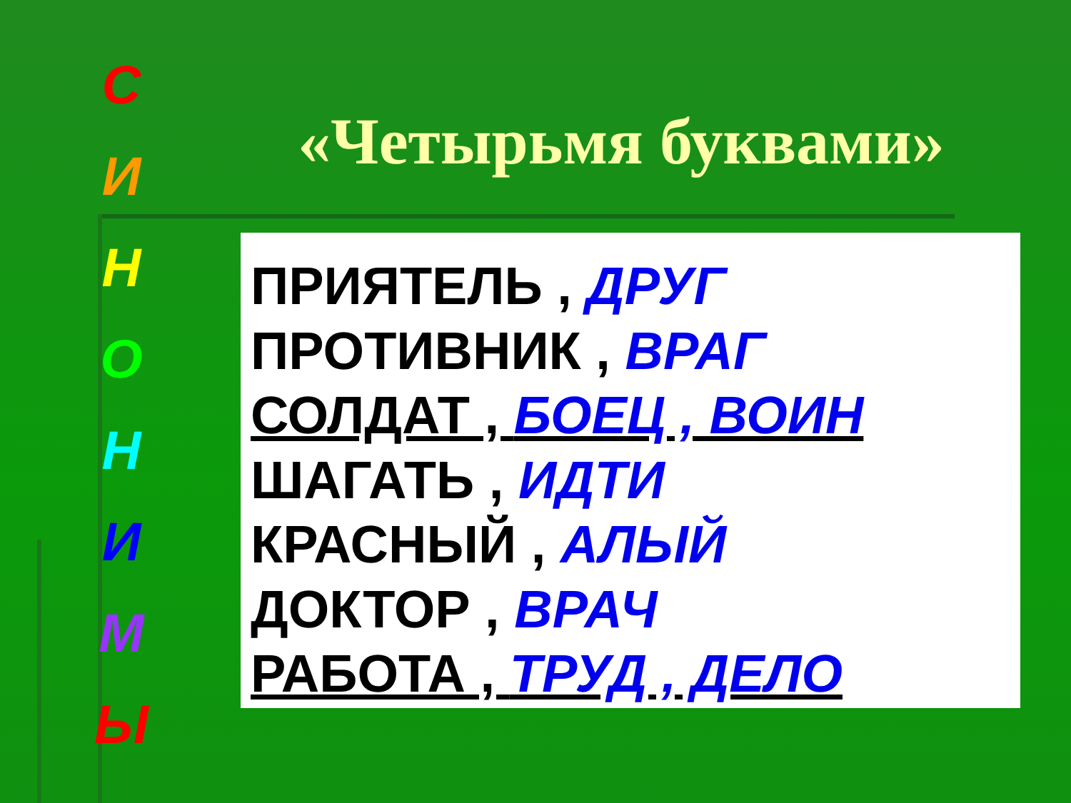С
И
Н
О
Н
И
М
Ы
«Четырьмя буквами»
ПРИЯТЕЛЬ , ДРУГ
ПРОТИВНИК , ВРАГ
СОЛДАТ , БОЕЦ , ВОИН
ШАГАТЬ , ИДТИ
КРАСНЫЙ , АЛЫЙ
ДОКТОР , ВРАЧ
РАБОТА , ТРУД , ДЕЛО